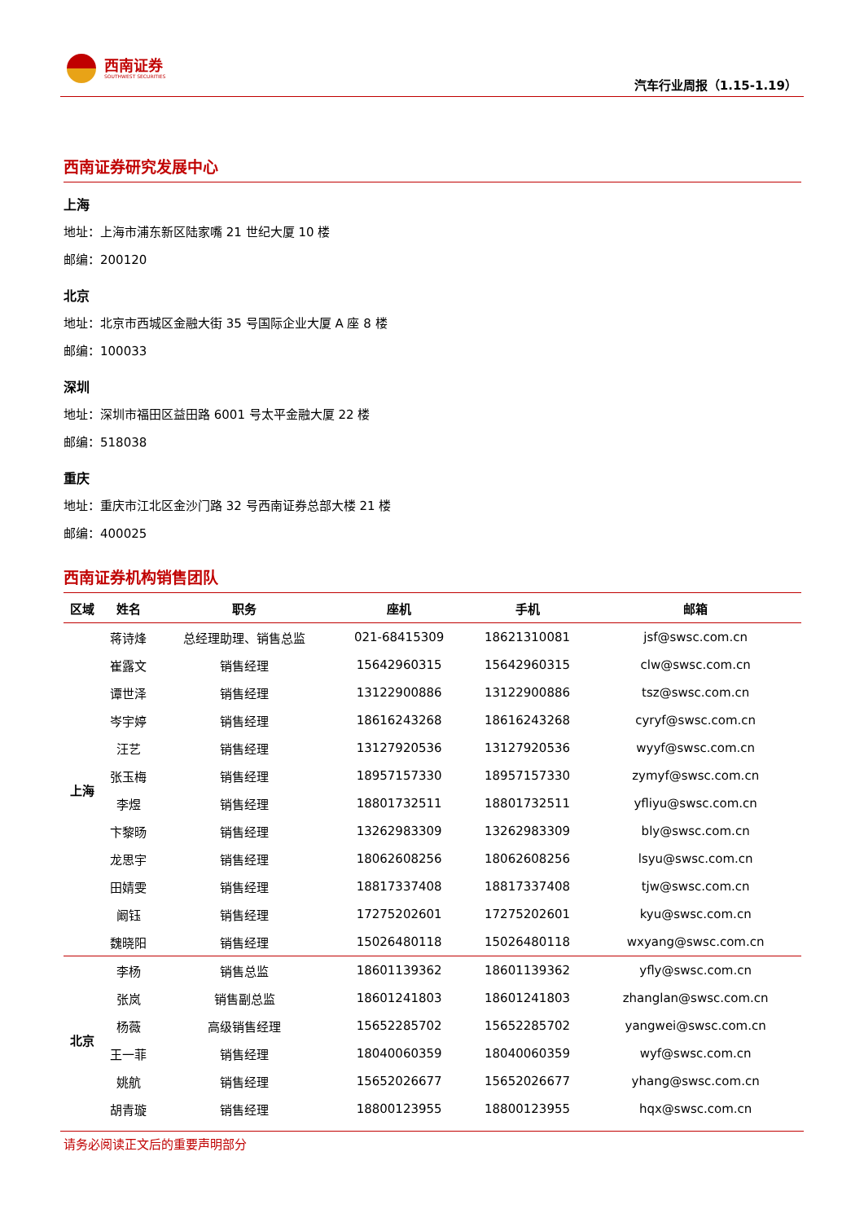西南证券
SOUTHWEST SECURITIES
汽车行业周报（1.15-1.19）
西南证券研究发展中心
上海
地址：上海市浦东新区陆家嘴 21 世纪大厦 10 楼
邮编：200120
北京
地址：北京市西城区金融大街 35 号国际企业大厦 A 座 8 楼
邮编：100033
深圳
地址：深圳市福田区益田路 6001 号太平金融大厦 22 楼
邮编：518038
重庆
地址：重庆市江北区金沙门路 32 号西南证券总部大楼 21 楼
邮编：400025
西南证券机构销售团队
| 区域 | 姓名 | 职务 | 座机 | 手机 | 邮箱 |
| --- | --- | --- | --- | --- | --- |
| 上海 | 蒋诗烽 | 总经理助理、销售总监 | 021-68415309 | 18621310081 | jsf@swsc.com.cn |
| | 崔露文 | 销售经理 | 15642960315 | 15642960315 | clw@swsc.com.cn |
| | 谭世泽 | 销售经理 | 13122900886 | 13122900886 | tsz@swsc.com.cn |
| | 岑宇婷 | 销售经理 | 18616243268 | 18616243268 | cyryf@swsc.com.cn |
| | 汪艺 | 销售经理 | 13127920536 | 13127920536 | wyyf@swsc.com.cn |
| | 张玉梅 | 销售经理 | 18957157330 | 18957157330 | zymyf@swsc.com.cn |
| | 李煜 | 销售经理 | 18801732511 | 18801732511 | yfliyu@swsc.com.cn |
| | 卞黎旸 | 销售经理 | 13262983309 | 13262983309 | bly@swsc.com.cn |
| | 龙思宇 | 销售经理 | 18062608256 | 18062608256 | lsyu@swsc.com.cn |
| | 田婧雯 | 销售经理 | 18817337408 | 18817337408 | tjw@swsc.com.cn |
| | 阚钰 | 销售经理 | 17275202601 | 17275202601 | kyu@swsc.com.cn |
| | 魏晓阳 | 销售经理 | 15026480118 | 15026480118 | wxyang@swsc.com.cn |
| 北京 | 李杨 | 销售总监 | 18601139362 | 18601139362 | yfly@swsc.com.cn |
| | 张岚 | 销售副总监 | 18601241803 | 18601241803 | zhanglan@swsc.com.cn |
| | 杨薇 | 高级销售经理 | 15652285702 | 15652285702 | yangwei@swsc.com.cn |
| | 王一菲 | 销售经理 | 18040060359 | 18040060359 | wyf@swsc.com.cn |
| | 姚航 | 销售经理 | 15652026677 | 15652026677 | yhang@swsc.com.cn |
| | 胡青璇 | 销售经理 | 18800123955 | 18800123955 | hqx@swsc.com.cn |
请务必阅读正文后的重要声明部分